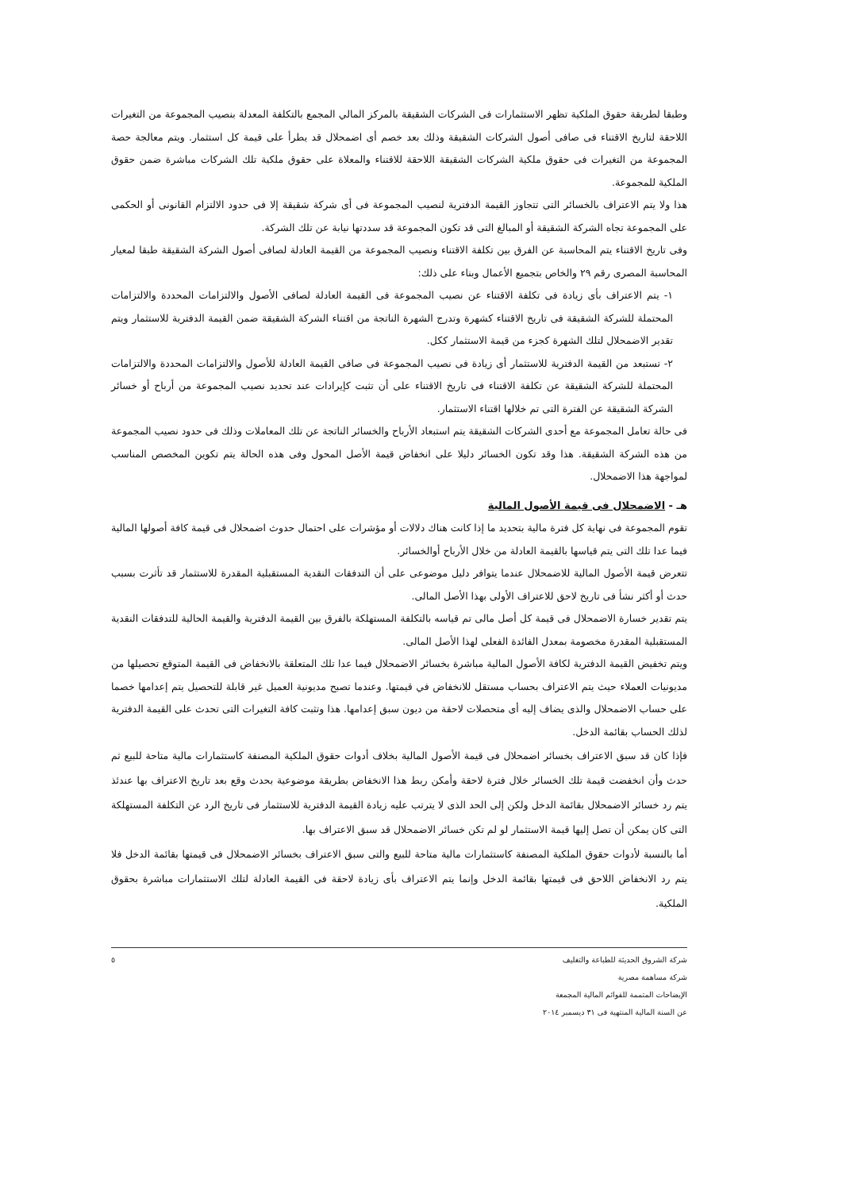وطبقا لطريقة حقوق الملكية تظهر الاستثمارات فى الشركات الشقيقة بالمركز المالي المجمع بالتكلفة المعدلة بنصيب المجموعة من التغيرات اللاحقة لتاريخ الاقتناء فى صافى أصول الشركات الشقيقة وذلك بعد خصم أى اضمحلال قد يطرأ على قيمة كل استثمار. ويتم معالجة حصة المجموعة من التغيرات فى حقوق ملكية الشركات الشقيقة اللاحقة للاقتناء والمعلاة على حقوق ملكية تلك الشركات مباشرة ضمن حقوق الملكية للمجموعة.
هذا ولا يتم الاعتراف بالخسائر التى تتجاوز القيمة الدفترية لنصيب المجموعة فى أى شركة شقيقة إلا فى حدود الالتزام القانونى أو الحكمى على المجموعة تجاه الشركة الشقيقة أو المبالغ التى قد تكون المجموعة قد سددتها نيابة عن تلك الشركة.
وفى تاريخ الاقتناء يتم المحاسبة عن الفرق بين تكلفة الاقتناء ونصيب المجموعة من القيمة العادلة لصافى أصول الشركة الشقيقة طبقا لمعيار المحاسبة المصرى رقم ٢٩ والخاص بتجميع الأعمال وبناء على ذلك:
١- يتم الاعتراف بأى زيادة فى تكلفة الاقتناء عن نصيب المجموعة فى القيمة العادلة لصافى الأصول والالتزامات المحددة والالتزامات المحتملة للشركة الشقيقة فى تاريخ الاقتناء كشهرة وتدرج الشهرة الناتجة من اقتناء الشركة الشقيقة ضمن القيمة الدفترية للاستثمار ويتم تقدير الاضمحلال لتلك الشهرة كجزء من قيمة الاستثمار ككل.
٢- تستبعد من القيمة الدفترية للاستثمار أى زيادة فى نصيب المجموعة فى صافى القيمة العادلة للأصول والالتزامات المحددة والالتزامات المحتملة للشركة الشقيقة عن تكلفة الاقتناء فى تاريخ الاقتناء على أن تثبت كإيرادات عند تحديد نصيب المجموعة من أرباح أو خسائر الشركة الشقيقة عن الفترة التى تم خلالها اقتناء الاستثمار.
فى حالة تعامل المجموعة مع أحدى الشركات الشقيقة يتم استبعاد الأرباح والخسائر الناتجة عن تلك المعاملات وذلك فى حدود نصيب المجموعة من هذه الشركة الشقيقة. هذا وقد تكون الخسائر دليلا على انخفاض قيمة الأصل المحول وفى هذه الحالة يتم تكوين المخصص المناسب لمواجهة هذا الاضمحلال.
هـ - الاضمحلال فى قيمة الأصول المالية
تقوم المجموعة فى نهاية كل فترة مالية بتحديد ما إذا كانت هناك دلالات أو مؤشرات على احتمال حدوث اضمحلال فى قيمة كافة أصولها المالية فيما عدا تلك التى يتم قياسها بالقيمة العادلة من خلال الأرباح أوالخسائر.
تتعرض قيمة الأصول المالية للاضمحلال عندما يتوافر دليل موضوعى على أن التدفقات النقدية المستقبلية المقدرة للاستثمار قد تأثرت بسبب حدث أو أكثر نشأ فى تاريخ لاحق للاعتراف الأولى بهذا الأصل المالى.
يتم تقدير خسارة الاضمحلال فى قيمة كل أصل مالى تم قياسه بالتكلفة المستهلكة بالفرق بين القيمة الدفترية والقيمة الحالية للتدفقات النقدية المستقبلية المقدرة مخصومة بمعدل الفائدة الفعلى لهذا الأصل المالى.
ويتم تخفيض القيمة الدفترية لكافة الأصول المالية مباشرة بخسائر الاضمحلال فيما عدا تلك المتعلقة بالانخفاض فى القيمة المتوقع تحصيلها من مديونيات العملاء حيث يتم الاعتراف بحساب مستقل للانخفاض في قيمتها. وعندما تصبح مديونية العميل غير قابلة للتحصيل يتم إعدامها خصما على حساب الاضمحلال والذى يضاف إليه أى متحصلات لاحقة من ديون سبق إعدامها. هذا وتثبت كافة التغيرات التى تحدث على القيمة الدفترية لذلك الحساب بقائمة الدخل.
فإذا كان قد سبق الاعتراف بخسائر اضمحلال فى قيمة الأصول المالية بخلاف أدوات حقوق الملكية المصنفة كاستثمارات مالية متاحة للبيع ثم حدث وأن انخفضت قيمة تلك الخسائر خلال فترة لاحقة وأمكن ربط هذا الانخفاض بطريقة موضوعية بحدث وقع بعد تاريخ الاعتراف بها عندئذ يتم رد خسائر الاضمحلال بقائمة الدخل ولكن إلى الحد الذى لا يترتب عليه زيادة القيمة الدفترية للاستثمار فى تاريخ الرد عن التكلفة المستهلكة التى كان يمكن أن تصل إليها قيمة الاستثمار لو لم تكن خسائر الاضمحلال قد سبق الاعتراف بها.
أما بالنسبة لأدوات حقوق الملكية المصنفة كاستثمارات مالية متاحة للبيع والتى سبق الاعتراف بخسائر الاضمحلال فى قيمتها بقائمة الدخل فلا يتم رد الانخفاض اللاحق فى قيمتها بقائمة الدخل وإنما يتم الاعتراف بأى زيادة لاحقة فى القيمة العادلة لتلك الاستثمارات مباشرة بحقوق الملكية.
شركة الشروق الحديثة للطباعة والتغليف
شركة مساهمة مصرية
الإيضاحات المتممة للقوائم المالية المجمعة
عن السنة المالية المنتهية فى ٣١ ديسمبر ٢٠١٤
٥